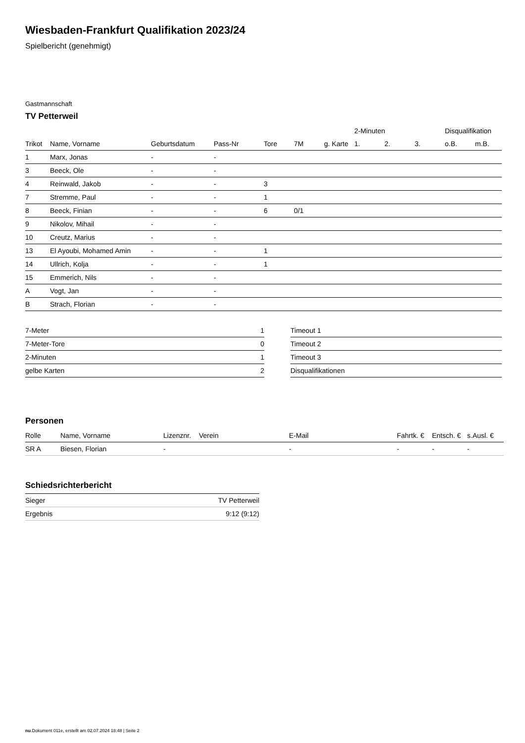Wiesbaden-Frankfurt Qualifikation 2023/24
Spielbericht (genehmigt)
Gastmannschaft
TV Petterweil
| | | | | | | | 2-Minuten | | | Disqualifikation | |
| --- | --- | --- | --- | --- | --- | --- | --- | --- | --- | --- | --- |
| Trikot | Name, Vorname | Geburtsdatum | Pass-Nr | Tore | 7M | g. Karte | 1. | 2. | 3. | o.B. | m.B. |
| 1 | Marx, Jonas | - | - | | | | | | | | |
| 3 | Beeck, Ole | - | - | | | | | | | | |
| 4 | Reinwald, Jakob | - | - | 3 | | | | | | | |
| 7 | Stremme, Paul | - | - | 1 | | | | | | | |
| 8 | Beeck, Finian | - | - | 6 | 0/1 | | | | | | |
| 9 | Nikolov, Mihail | - | - | | | | | | | | |
| 10 | Creutz, Marius | - | - | | | | | | | | |
| 13 | El Ayoubi, Mohamed Amin | - | - | 1 | | | | | | | |
| 14 | Ullrich, Kolja | - | - | 1 | | | | | | | |
| 15 | Emmerich, Nils | - | - | | | | | | | | |
| A | Vogt, Jan | - | - | | | | | | | | |
| B | Strach, Florian | - | - | | | | | | | | |
| 7-Meter | 1 |
| 7-Meter-Tore | 0 |
| 2-Minuten | 1 |
| gelbe Karten | 2 |
| Timeout 1 |
| Timeout 2 |
| Timeout 3 |
| Disqualifikationen |
Personen
| Rolle | Name, Vorname | Lizenznr. | Verein | E-Mail | Fahrtk. € | Entsch. € | s.Ausl. € |
| --- | --- | --- | --- | --- | --- | --- | --- |
| SR A | Biesen, Florian | - | | - | - | - | - |
Schiedsrichterbericht
| Sieger | TV Petterweil |
| Ergebnis | 9:12 (9:12) |
nu.Dokument 011e, erstellt am 02.07.2024 18:48 | Seite 2